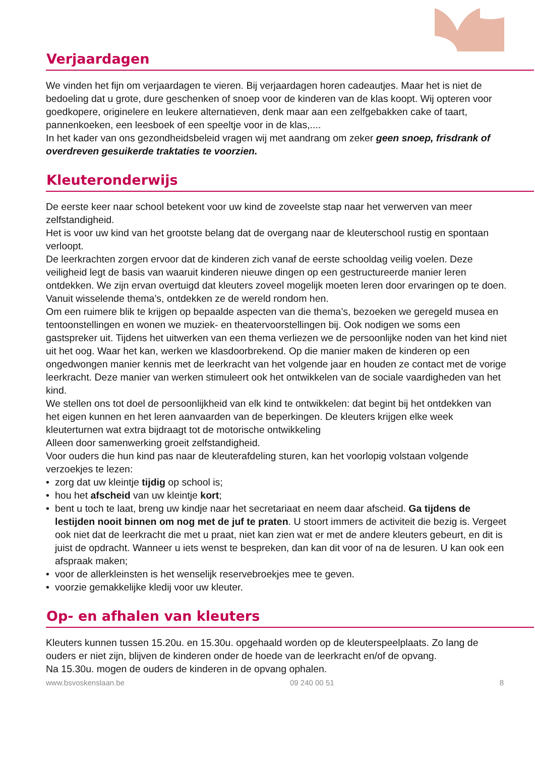Verjaardagen
We vinden het fijn om verjaardagen te vieren. Bij verjaardagen horen cadeautjes. Maar het is niet de bedoeling dat u grote, dure geschenken of snoep voor de kinderen van de klas koopt. Wij opteren voor goedkopere, originelere en leukere alternatieven, denk maar aan een zelfgebakken cake of taart, pannenkoeken, een leesboek of een speeltje voor in de klas,....
In het kader van ons gezondheidsbeleid vragen wij met aandrang om zeker geen snoep, frisdrank of overdreven gesuikerde traktaties te voorzien.
Kleuteronderwijs
De eerste keer naar school betekent voor uw kind de zoveelste stap naar het verwerven van meer zelfstandigheid.
Het is voor uw kind van het grootste belang dat de overgang naar de kleuterschool rustig en spontaan verloopt.
De leerkrachten zorgen ervoor dat de kinderen zich vanaf de eerste schooldag veilig voelen. Deze veiligheid legt de basis van waaruit kinderen nieuwe dingen op een gestructureerde manier leren ontdekken. We zijn ervan overtuigd dat kleuters zoveel mogelijk moeten leren door ervaringen op te doen. Vanuit wisselende thema’s, ontdekken ze de wereld rondom hen.
Om een ruimere blik te krijgen op bepaalde aspecten van die thema’s, bezoeken we geregeld musea en tentoonstellingen en wonen we muziek- en theatervoorstellingen bij. Ook nodigen we soms een gastspreker uit. Tijdens het uitwerken van een thema verliezen we de persoonlijke noden van het kind niet uit het oog. Waar het kan, werken we klasdoorbrekend. Op die manier maken de kinderen op een ongedwongen manier kennis met de leerkracht van het volgende jaar en houden ze contact met de vorige leerkracht. Deze manier van werken stimuleert ook het ontwikkelen van de sociale vaardigheden van het kind.
We stellen ons tot doel de persoonlijkheid van elk kind te ontwikkelen: dat begint bij het ontdekken van het eigen kunnen en het leren aanvaarden van de beperkingen. De kleuters krijgen elke week kleuterturnen wat extra bijdraagt tot de motorische ontwikkeling
Alleen door samenwerking groeit zelfstandigheid.
Voor ouders die hun kind pas naar de kleuterafdeling sturen, kan het voorlopig volstaan volgende verzoekjes te lezen:
• zorg dat uw kleintje tijdig op school is;
• hou het afscheid van uw kleintje kort;
• bent u toch te laat, breng uw kindje naar het secretariaat en neem daar afscheid. Ga tijdens de lestijden nooit binnen om nog met de juf te praten. U stoort immers de activiteit die bezig is. Vergeet ook niet dat de leerkracht die met u praat, niet kan zien wat er met de andere kleuters gebeurt, en dit is juist de opdracht. Wanneer u iets wenst te bespreken, dan kan dit voor of na de lesuren. U kan ook een afspraak maken;
• voor de allerkleinsten is het wenselijk reservebroekjes mee te geven.
• voorzie gemakkelijke kledij voor uw kleuter.
Op- en afhalen van kleuters
Kleuters kunnen tussen 15.20u. en 15.30u. opgehaald worden op de kleuterspeelplaats. Zo lang de ouders er niet zijn, blijven de kinderen onder de hoede van de leerkracht en/of de opvang.
Na 15.30u. mogen de ouders de kinderen in de opvang ophalen.
www.bsvoskenslaan.be 09 240 00 51 8